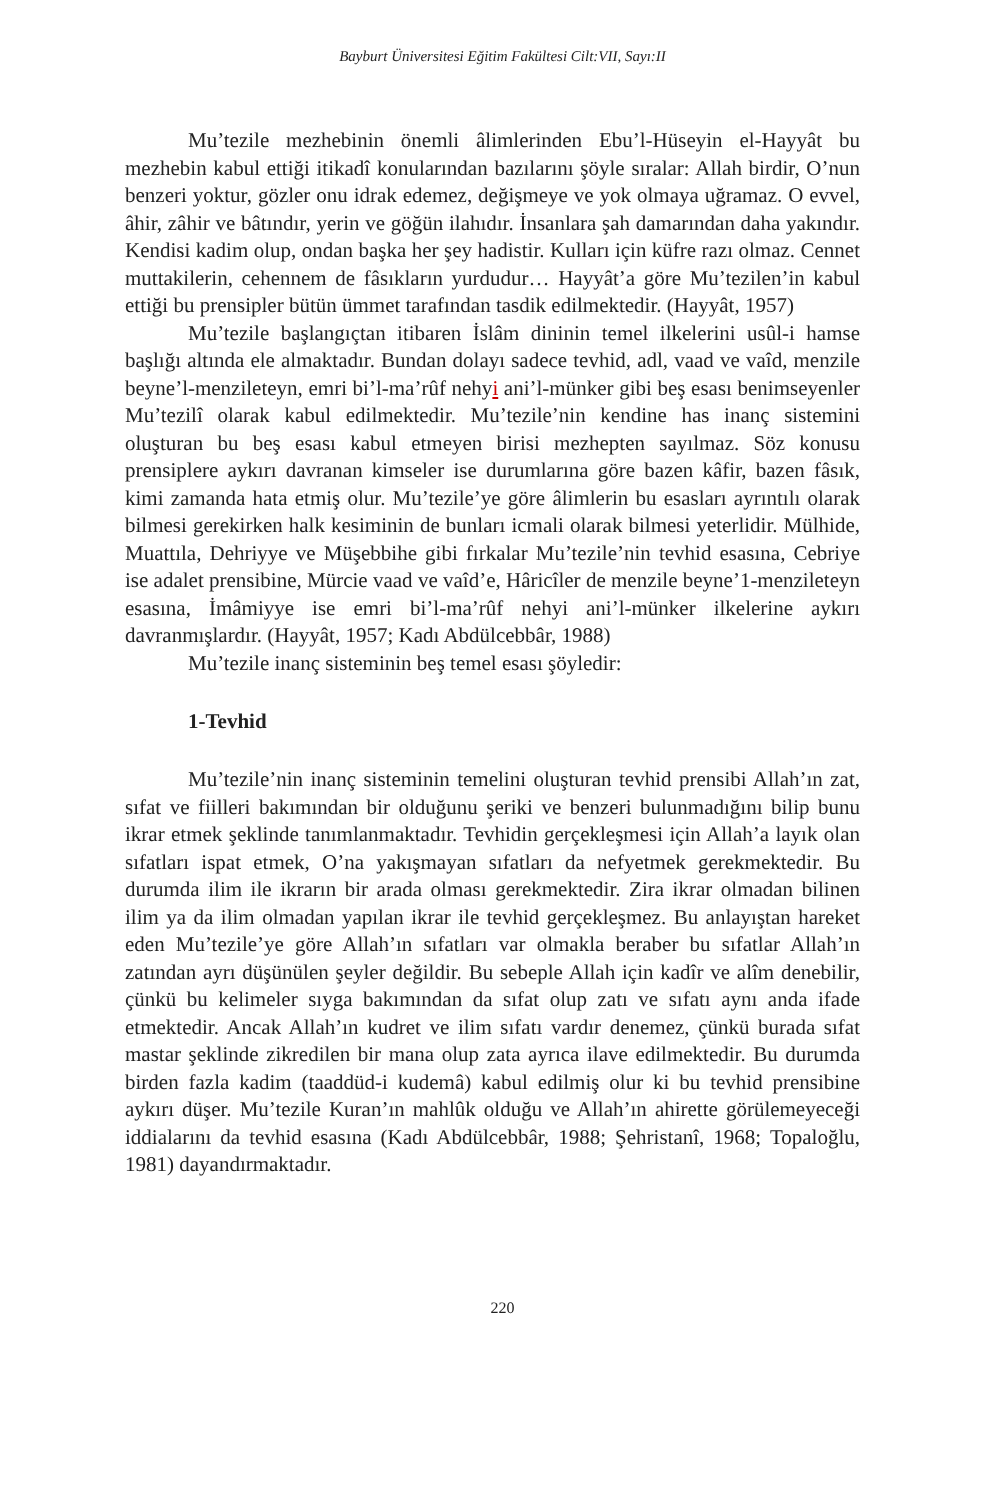Bayburt Üniversitesi Eğitim Fakültesi Cilt:VII, Sayı:II
Mu’tezile mezhebinin önemli âlimlerinden Ebu’l-Hüseyin el-Hayyât bu mezhebin kabul ettiği itikadî konularından bazılarını şöyle sıralar: Allah birdir, O’nun benzeri yoktur, gözler onu idrak edemez, değişmeye ve yok olmaya uğramaz. O evvel, âhir, zâhir ve bâtındır, yerin ve göğün ilahıdır. İnsanlara şah damarından daha yakındır. Kendisi kadim olup, ondan başka her şey hadistir. Kulları için küfre razı olmaz. Cennet muttakilerin, cehennem de fâsıkların yurdudur… Hayyât’a göre Mu’tezilen’in kabul ettiği bu prensipler bütün ümmet tarafından tasdik edilmektedir. (Hayyât, 1957)
Mu’tezile başlangıçtan itibaren İslâm dininin temel ilkelerini usûl-i hamse başlığı altında ele almaktadır. Bundan dolayı sadece tevhid, adl, vaad ve vaîd, menzile beyne’l-menzileteyn, emri bi’l-ma’rûf nehyi ani’l-münker gibi beş esası benimseyenler Mu’tezilî olarak kabul edilmektedir. Mu’tezile’nin kendine has inanç sistemini oluşturan bu beş esası kabul etmeyen birisi mezhepten sayılmaz. Söz konusu prensiplere aykırı davranan kimseler ise durumlarına göre bazen kâfir, bazen fâsık, kimi zamanda hata etmiş olur. Mu’tezile’ye göre âlimlerin bu esasları ayrıntılı olarak bilmesi gerekirken halk kesiminin de bunları icmali olarak bilmesi yeterlidir. Mülhide, Muattıla, Dehriyye ve Müşebbihe gibi fırkalar Mu’tezile’nin tevhid esasına, Cebriye ise adalet prensibine, Mürcie vaad ve vaîd’e, Hâricîler de menzile beyne’1-menzileteyn esasına, İmâmiyye ise emri bi’l-ma’rûf nehyi ani’l-münker ilkelerine aykırı davranmışlardır. (Hayyât, 1957; Kadı Abdülcebbâr, 1988)
Mu’tezile inanç sisteminin beş temel esası şöyledir:
1-Tevhid
Mu’tezile’nin inanç sisteminin temelini oluşturan tevhid prensibi Allah’ın zat, sıfat ve fiilleri bakımından bir olduğunu şeriki ve benzeri bulunmadığını bilip bunu ikrar etmek şeklinde tanımlanmaktadır. Tevhidin gerçekleşmesi için Allah’a layık olan sıfatları ispat etmek, O’na yakışmayan sıfatları da nefyetmek gerekmektedir. Bu durumda ilim ile ikrarın bir arada olması gerekmektedir. Zira ikrar olmadan bilinen ilim ya da ilim olmadan yapılan ikrar ile tevhid gerçekleşmez. Bu anlayıştan hareket eden Mu’tezile’ye göre Allah’ın sıfatları var olmakla beraber bu sıfatlar Allah’ın zatından ayrı düşünülen şeyler değildir. Bu sebeple Allah için kadîr ve alîm denebilir, çünkü bu kelimeler sıyga bakımından da sıfat olup zatı ve sıfatı aynı anda ifade etmektedir. Ancak Allah’ın kudret ve ilim sıfatı vardır denemez, çünkü burada sıfat mastar şeklinde zikredilen bir mana olup zata ayrıca ilave edilmektedir. Bu durumda birden fazla kadim (taaddüd-i kudemâ) kabul edilmiş olur ki bu tevhid prensibine aykırı düşer. Mu’tezile Kuran’ın mahlûk olduğu ve Allah’ın ahirette görülemeyeceği iddialarını da tevhid esasına (Kadı Abdülcebbâr, 1988; Şehristanî, 1968; Topaloğlu, 1981) dayandırmaktadır.
220